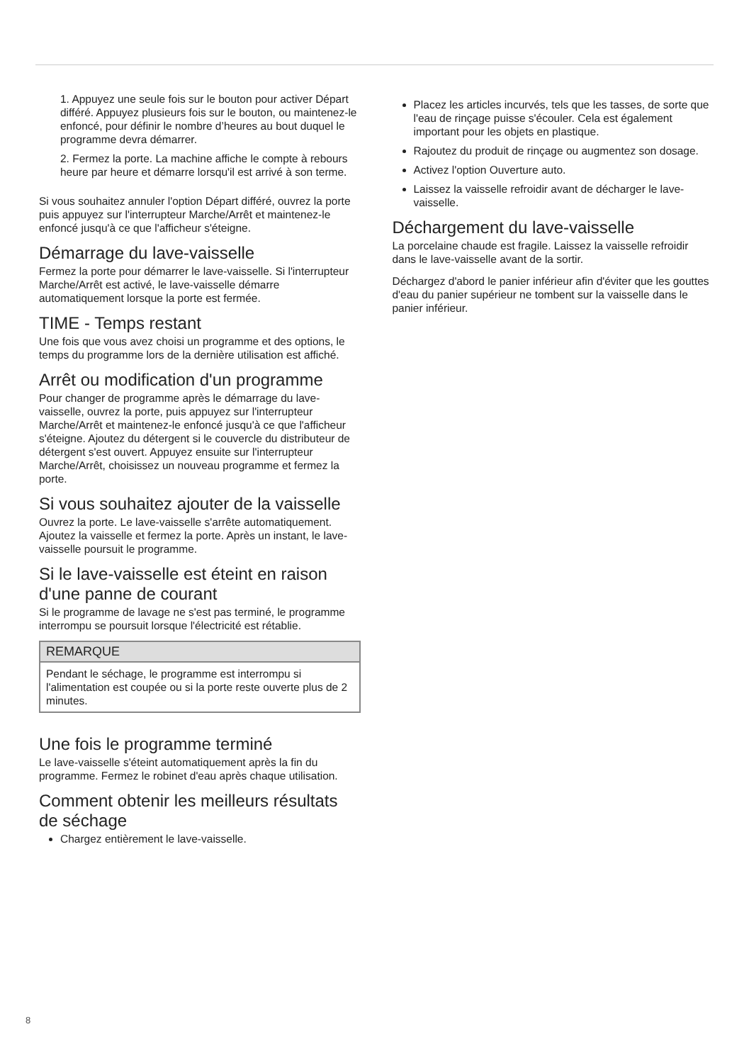1. Appuyez une seule fois sur le bouton pour activer Départ différé. Appuyez plusieurs fois sur le bouton, ou maintenez-le enfoncé, pour définir le nombre d’heures au bout duquel le programme devra démarrer.
2. Fermez la porte. La machine affiche le compte à rebours heure par heure et démarre lorsqu'il est arrivé à son terme.
Si vous souhaitez annuler l'option Départ différé, ouvrez la porte puis appuyez sur l'interrupteur Marche/Arrêt et maintenez-le enfoncé jusqu'à ce que l'afficheur s'éteigne.
Démarrage du lave-vaisselle
Fermez la porte pour démarrer le lave-vaisselle. Si l'interrupteur Marche/Arrêt est activé, le lave-vaisselle démarre automatiquement lorsque la porte est fermée.
TIME - Temps restant
Une fois que vous avez choisi un programme et des options, le temps du programme lors de la dernière utilisation est affiché.
Arrêt ou modification d'un programme
Pour changer de programme après le démarrage du lave-vaisselle, ouvrez la porte, puis appuyez sur l'interrupteur Marche/Arrêt et maintenez-le enfoncé jusqu'à ce que l'afficheur s'éteigne. Ajoutez du détergent si le couvercle du distributeur de détergent s'est ouvert. Appuyez ensuite sur l'interrupteur Marche/Arrêt, choisissez un nouveau programme et fermez la porte.
Si vous souhaitez ajouter de la vaisselle
Ouvrez la porte. Le lave-vaisselle s'arrête automatiquement. Ajoutez la vaisselle et fermez la porte. Après un instant, le lave-vaisselle poursuit le programme.
Si le lave-vaisselle est éteint en raison d'une panne de courant
Si le programme de lavage ne s'est pas terminé, le programme interrompu se poursuit lorsque l'électricité est rétablie.
REMARQUE
Pendant le séchage, le programme est interrompu si l'alimentation est coupée ou si la porte reste ouverte plus de 2 minutes.
Une fois le programme terminé
Le lave-vaisselle s'éteint automatiquement après la fin du programme. Fermez le robinet d'eau après chaque utilisation.
Comment obtenir les meilleurs résultats de séchage
Chargez entièrement le lave-vaisselle.
Placez les articles incurvés, tels que les tasses, de sorte que l'eau de rinçage puisse s'écouler. Cela est également important pour les objets en plastique.
Rajoutez du produit de rinçage ou augmentez son dosage.
Activez l'option Ouverture auto.
Laissez la vaisselle refroidir avant de décharger le lave-vaisselle.
Déchargement du lave-vaisselle
La porcelaine chaude est fragile. Laissez la vaisselle refroidir dans le lave-vaisselle avant de la sortir.
Déchargez d'abord le panier inférieur afin d'éviter que les gouttes d'eau du panier supérieur ne tombent sur la vaisselle dans le panier inférieur.
8